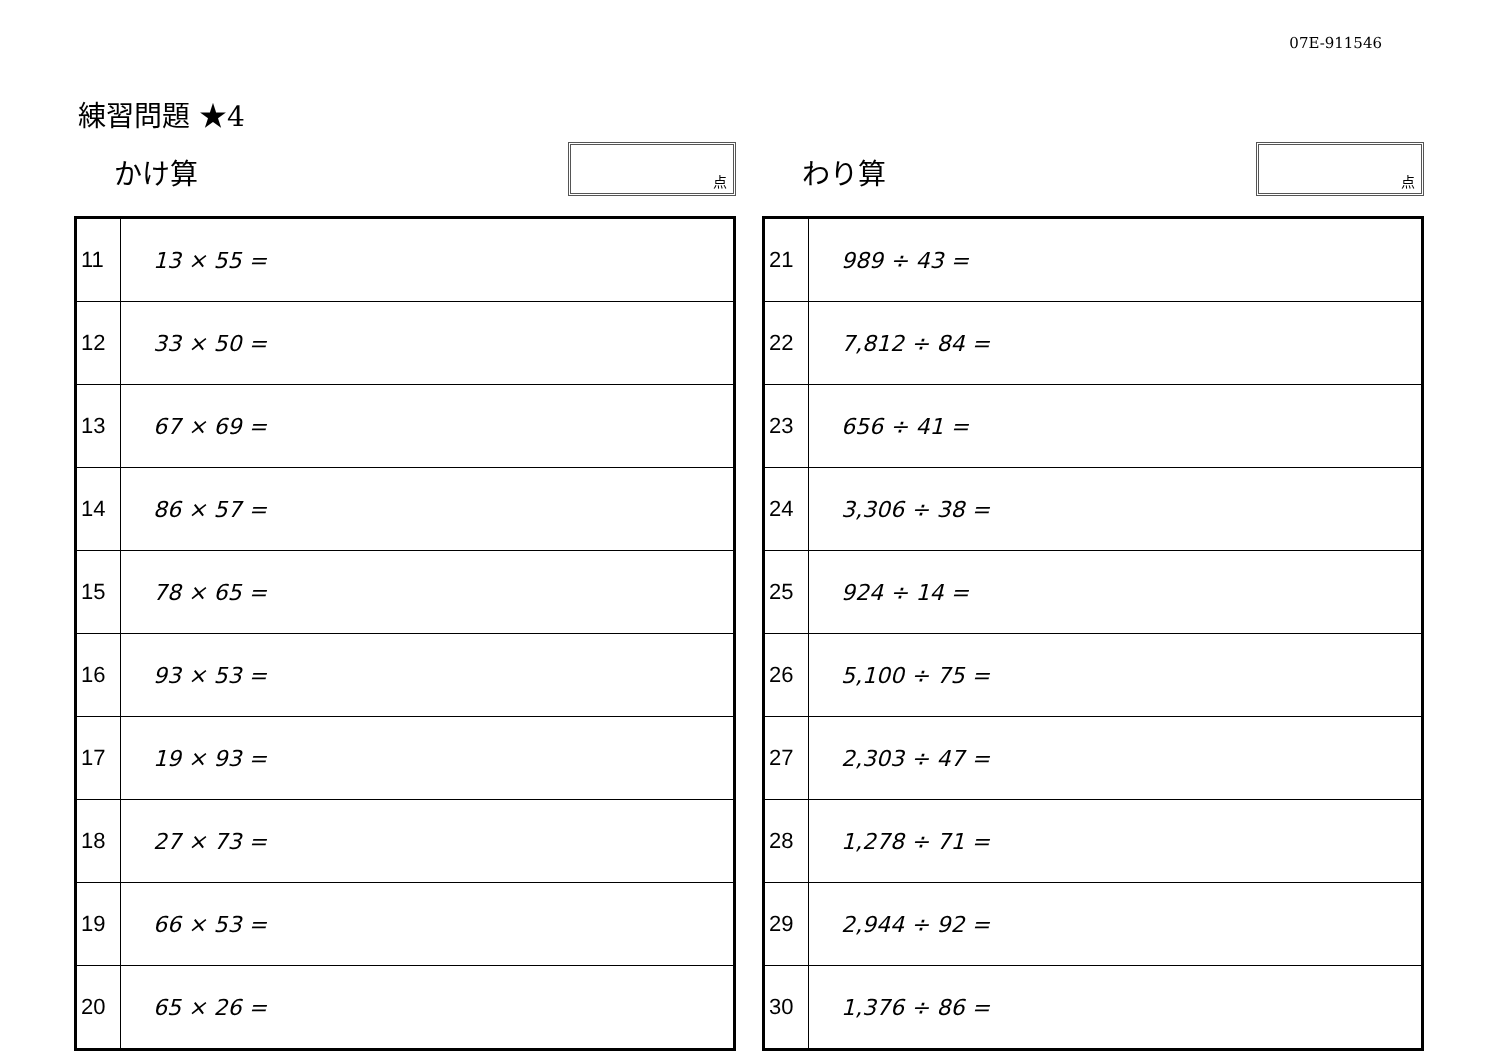07E-911546
練習問題 ★4
かけ算
点
| 11 | 13 × 55 = |
| 12 | 33 × 50 = |
| 13 | 67 × 69 = |
| 14 | 86 × 57 = |
| 15 | 78 × 65 = |
| 16 | 93 × 53 = |
| 17 | 19 × 93 = |
| 18 | 27 × 73 = |
| 19 | 66 × 53 = |
| 20 | 65 × 26 = |
わり算
点
| 21 | 989 ÷ 43 = |
| 22 | 7,812 ÷ 84 = |
| 23 | 656 ÷ 41 = |
| 24 | 3,306 ÷ 38 = |
| 25 | 924 ÷ 14 = |
| 26 | 5,100 ÷ 75 = |
| 27 | 2,303 ÷ 47 = |
| 28 | 1,278 ÷ 71 = |
| 29 | 2,944 ÷ 92 = |
| 30 | 1,376 ÷ 86 = |